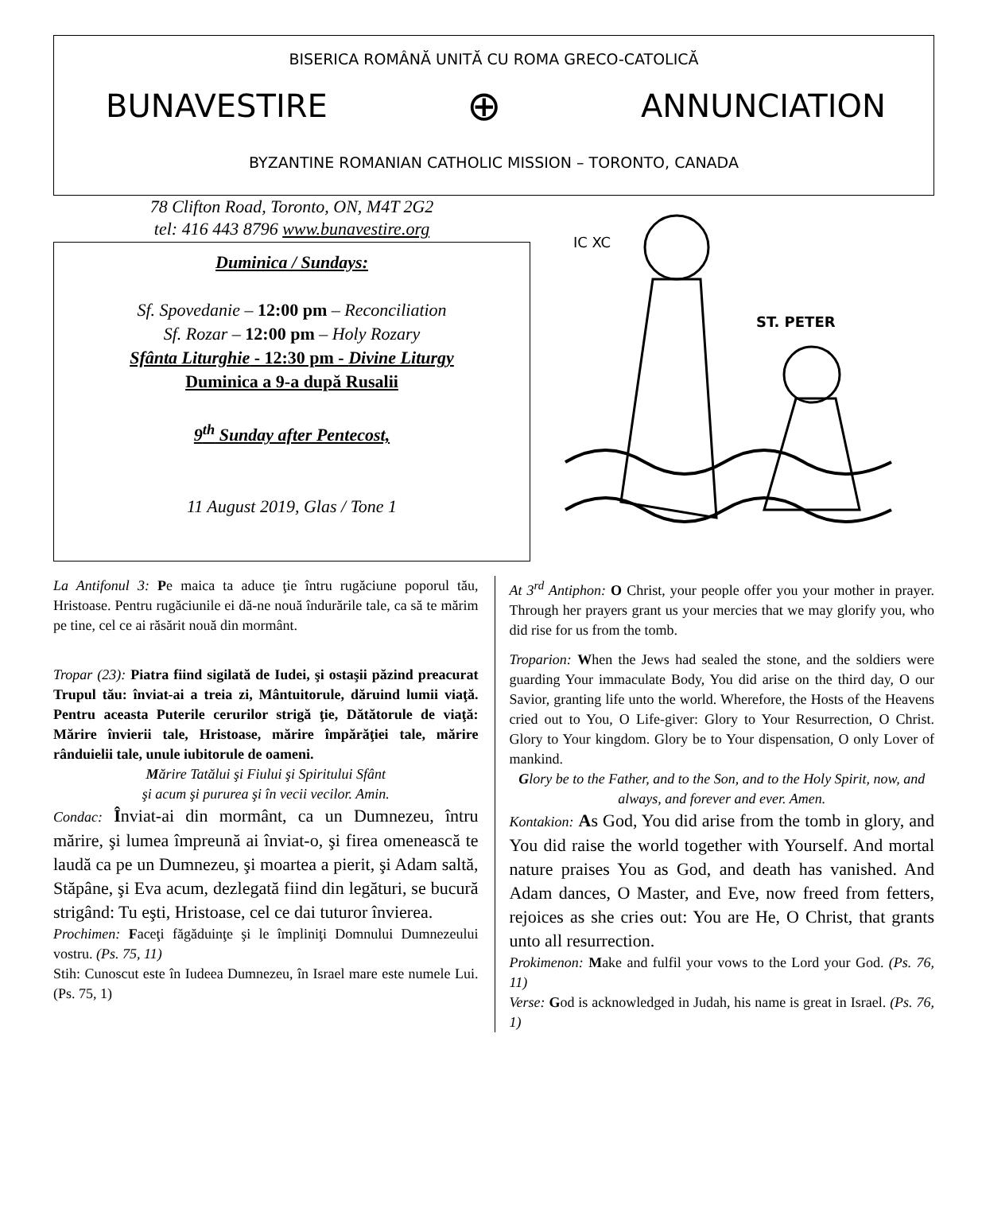BISERICA ROMÂNĂ UNITĂ CU ROMA GRECO-CATOLICĂ
BUNAVESTIRE ⊕ ANNUNCIATION
BYZANTINE ROMANIAN CATHOLIC MISSION – TORONTO, CANADA
78 Clifton Road, Toronto, ON, M4T 2G2
tel: 416 443 8796 www.bunavestire.org
Duminica / Sundays:
Sf. Spovedanie – 12:00 pm – Reconciliation
Sf. Rozar – 12:00 pm – Holy Rozary
Sfânta Liturghie - 12:30 pm - Divine Liturgy
Duminica a 9-a după Rusalii
9<sup>th</sup> Sunday after Pentecost,
11 August 2019, Glas / Tone 1
IC XC
ST. PETER
La Antifonul 3: Pe maica ta aduce ţie întru rugăciune poporul tău, Hristoase. Pentru rugăciunile ei dă-ne nouă îndurările tale, ca să te mărim pe tine, cel ce ai răsărit nouă din mormânt.
Tropar (23): Piatra fiind sigilată de Iudei, şi ostaşii păzind preacurat Trupul tău: înviat-ai a treia zi, Mântuitorule, dăruind lumii viaţă. Pentru aceasta Puterile cerurilor strigă ţie, Dătătorule de viaţă: Mărire învierii tale, Hristoase, mărire împărăţiei tale, mărire rânduielii tale, unule iubitorule de oameni.
Mărire Tatălui şi Fiului şi Spiritului Sfânt
şi acum şi pururea şi în vecii vecilor. Amin.
Condac: Înviat-ai din mormânt, ca un Dumnezeu, întru mărire, şi lumea împreună ai înviat-o, şi firea omenească te laudă ca pe un Dumnezeu, şi moartea a pierit, şi Adam saltă, Stăpâne, şi Eva acum, dezlegată fiind din legături, se bucură strigând: Tu eşti, Hristoase, cel ce dai tuturor învierea.
Prochimen: Faceţi făgăduinţe şi le împliniţi Domnului Dumnezeului vostru. (Ps. 75, 11)
Stih: Cunoscut este în Iudeea Dumnezeu, în Israel mare este numele Lui. (Ps. 75, 1)
At 3<sup>rd</sup> Antiphon: O Christ, your people offer you your mother in prayer. Through her prayers grant us your mercies that we may glorify you, who did rise for us from the tomb.
Troparion: When the Jews had sealed the stone, and the soldiers were guarding Your immaculate Body, You did arise on the third day, O our Savior, granting life unto the world. Wherefore, the Hosts of the Heavens cried out to You, O Life-giver: Glory to Your Resurrection, O Christ. Glory to Your kingdom. Glory be to Your dispensation, O only Lover of mankind.
Glory be to the Father, and to the Son, and to the Holy Spirit, now, and always, and forever and ever. Amen.
Kontakion: As God, You did arise from the tomb in glory, and You did raise the world together with Yourself. And mortal nature praises You as God, and death has vanished. And Adam dances, O Master, and Eve, now freed from fetters, rejoices as she cries out: You are He, O Christ, that grants unto all resurrection.
Prokimenon: Make and fulfil your vows to the Lord your God. (Ps. 76, 11)
Verse: God is acknowledged in Judah, his name is great in Israel. (Ps. 76, 1)